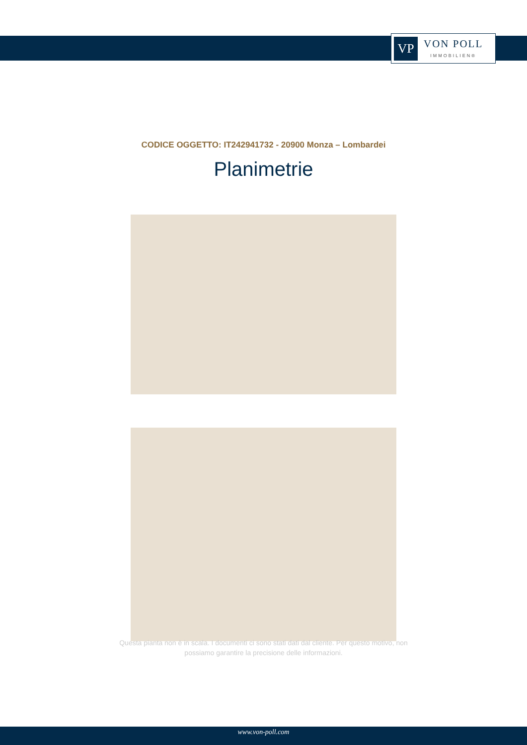VP
VON POLL
IMMOBILIEN®
CODICE OGGETTO: IT242941732 - 20900 Monza – Lombardei
Planimetrie
Questa pianta non è in scala. I documenti ci sono stati dati dal cliente. Per questo motivo, non
possiamo garantire la precisione delle informazioni.
www.von-poll.com